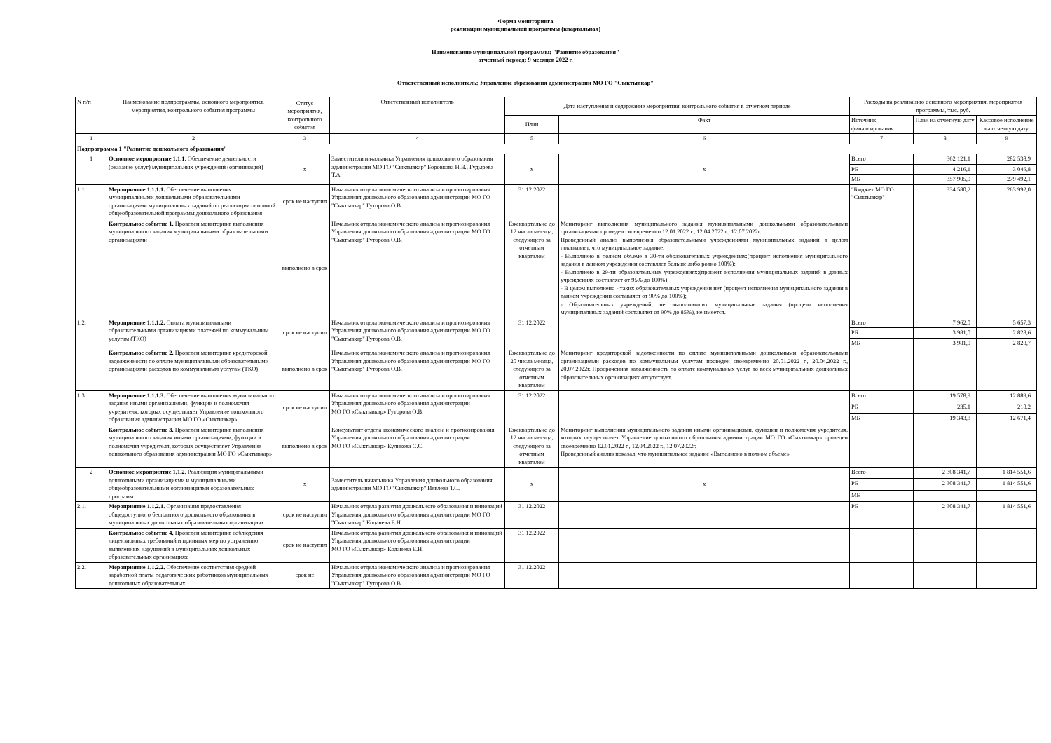Форма мониторинга
реализации муниципальной программы (квартальная)
Наименование муниципальной программы: "Развитие образования"
отчетный период: 9 месяцев 2022 г.
Ответственный исполнитель: Управление образования администрации МО ГО "Сыктывкар"
| N п/п | Наименование подпрограммы, основного мероприятия, мероприятия, контрольного события программы | Статус мероприятия, контрольного события | Ответственный исполнитель | Дата наступления и содержание мероприятия, контрольного события в отчетном периоде | | Расходы на реализацию основного мероприятия, мероприятия программы, тыс. руб. | | |
| --- | --- | --- | --- | --- | --- | --- | --- | --- |
| | | | | План | Факт | Источник финансирования | План на отчетную дату | Кассовое исполнение на отчетную дату |
| 1 | 2 | 3 | 4 | 5 | 6 | 7 | 8 | 9 |
| Подпрограмма 1 "Развитие дошкольного образования" | | | | | | | | |
| 1 | Основное мероприятие 1.1.1 . Обеспечение деятельности (оказание услуг) муниципальных учреждений (организаций) | х | Заместители начальника Управления дошкольного образования администрации МО ГО "Сыктывкар" Боровкова Н.В., Гудырева Т.А. | х | х | Всего | 362 121,1 | 282 538,9 |
| | | | | | | РБ | 4 216,1 | 3 046,8 |
| | | | | | | МБ | 357 905,0 | 279 492,1 |
| 1.1. | Мероприятие 1.1.1.1. Обеспечение выполнения муниципальными дошкольными образовательными организациями муниципальных заданий по реализации основной общеобразовательной программы дошкольного образования | срок не наступил | Начальник отдела экономического анализа и прогнозирования Управления дошкольного образования администрации МО ГО "Сыктывкар" Гуторова О.В. | 31.12.2022 | | "Бюджет МО ГО "Сыктывкар" | 334 580,2 | 263 992,0 |
| | Контрольное событие 1. Проведен мониторинг выполнения муниципального задания муниципальными образовательными организациями | выполнено в срок | Начальник отдела экономического анализа и прогнозирования Управления дошкольного образования администрации МО ГО "Сыктывкар" Гуторова О.В. | Ежеквартально до 12 числа месяца, следующего за отчетным кварталом | Мониторинг выполнения муниципального задания муниципальными дошкольными образовательными организациями проведен своевременно 12.01.2022 г., 12.04.2022 г., 12.07.2022г. Проведенный анализ выполнения образовательными учреждениями муниципальных заданий в целом показывает, что муниципальное задание: - Выполнено в полном объеме в 30-ти образовательных учреждениях:(процент исполнения муниципального задания в данном учреждении составляет больше либо ровно 100%); - Выполнено в 29-ти образовательных учреждениях:(процент исполнения муниципальных заданий в данных учреждениях составляет от 95% до 100%); - В целом выполнено - таких образовательных учреждении нет (процент исполнения муниципального задания в данном учреждении составляет от 90% до 100%); - Образовательных учреждений, не выполнивших муниципальные задания (процент исполнения муниципальных заданий составляет от 90% до 85%), не имеется. | | | |
| 1.2. | Мероприятие 1.1.1.2. Оплата муниципальными образовательными организациями платежей по коммунальным услугам (ТКО) | срок не наступил | Начальник отдела экономического анализа и прогнозирования Управления дошкольного образования администрации МО ГО "Сыктывкар" Гуторова О.В. | 31.12.2022 | | Всего | 7 962,0 | 5 657,3 |
| | | | | | | РБ | 3 981,0 | 2 828,6 |
| | | | | | | МБ | 3 981,0 | 2 828,7 |
| | Контрольное событие 2. Проведен мониторинг кредиторской задолженности по оплате муниципальными образовательными организациями расходов по коммунальным услугам (ТКО) | выполнено в срок | Начальник отдела экономического анализа и прогнозирования Управления дошкольного образования администрации МО ГО "Сыктывкар" Гуторова О.В. | Ежеквартально до 20 числа месяца, следующего за отчетным кварталом | Мониторинг кредиторской задолженности по оплате муниципальными дошкольными образовательными организациями расходов по коммунальным услугам проведен своевременно 20.01.2022 г., 20.04.2022 г., 20.07.2022г. Просроченная задолженность по оплате коммунальных услуг во всех муниципальных дошкольных образовательных организациях отсутствует. | | | |
| 1.3. | Мероприятие 1.1.1.3. Обеспечение выполнения муниципального задания иными организациями, функции и полномочия учредителя, которых осуществляет Управление дошкольного образования администрации МО ГО «Сыктывкар» | срок не наступил | Начальник отдела экономического анализа и прогнозирования Управления дошкольного образования администрации МО ГО «Сыктывкар» Гуторова О.В. | 31.12.2022 | | Всего | 19 578,9 | 12 889,6 |
| | | | | | | РБ | 235,1 | 218,2 |
| | | | | | | МБ | 19 343,8 | 12 671,4 |
| | Контрольное событие 3. Проведен мониторинг выполнения муниципального задания иными организациями, функции и полномочия учредителя, которых осуществляет Управление дошкольного образования администрации МО ГО «Сыктывкар» | выполнено в срок | Консультант отдела экономического анализа и прогнозирования Управления дошкольного образования администрации МО ГО «Сыктывкар» Куликова С.С. | Ежеквартально до 12 числа месяца, следующего за отчетным кварталом | Мониторинг выполнения муниципального задания иными организациями, функции и полномочия учредителя, которых осуществляет Управление дошкольного образования администрации МО ГО «Сыктывкар» проведен своевременно 12.01.2022 г., 12.04.2022 г., 12.07.2022г. Проведенный анализ показал, что муниципальное задание «Выполнено в полном объеме» | | | |
| 2 | Основное мероприятие 1.1.2 . Реализация муниципальными дошкольными организациями и муниципальными общеобразовательными организациями образовательных программ | х | Заместитель начальника Управления дошкольного образования администрации МО ГО "Сыктывкар" Иевлева Т.С. | х | х | Всего | 2 308 341,7 | 1 814 551,6 |
| | | | | | | РБ | 2 308 341,7 | 1 814 551,6 |
| | | | | | | МБ | | |
| 2.1. | Мероприятие 1.1.2.1 . Организация предоставления общедоступного бесплатного дошкольного образования в муниципальных дошкольных образовательных организациях | срок не наступил | Начальник отдела развития дошкольного образования и инноваций Управления дошкольного образования администрации МО ГО "Сыктывкар" Коданева Е.Н. | 31.12.2022 | | РБ | 2 308 341,7 | 1 814 551,6 |
| | Контрольное событие 4. Проведен мониторинг соблюдения лицензионных требований и принятых мер по устранению выявленных нарушений в муниципальных дошкольных образовательных организациях | срок не наступил | Начальник отдела развития дошкольного образования и инноваций Управления дошкольного образования администрации МО ГО «Сыктывкар» Коданева Е.Н. | 31.12.2022 | | | | |
| 2.2. | Мероприятие 1.1.2.2. Обеспечение соответствия средней заработной платы педагогических работников муниципальных дошкольных образовательных | срок не | Начальник отдела экономического анализа и прогнозирования Управления дошкольного образования администрации МО ГО "Сыктывкар" Гуторова О.В. | 31.12.2022 | | | | |